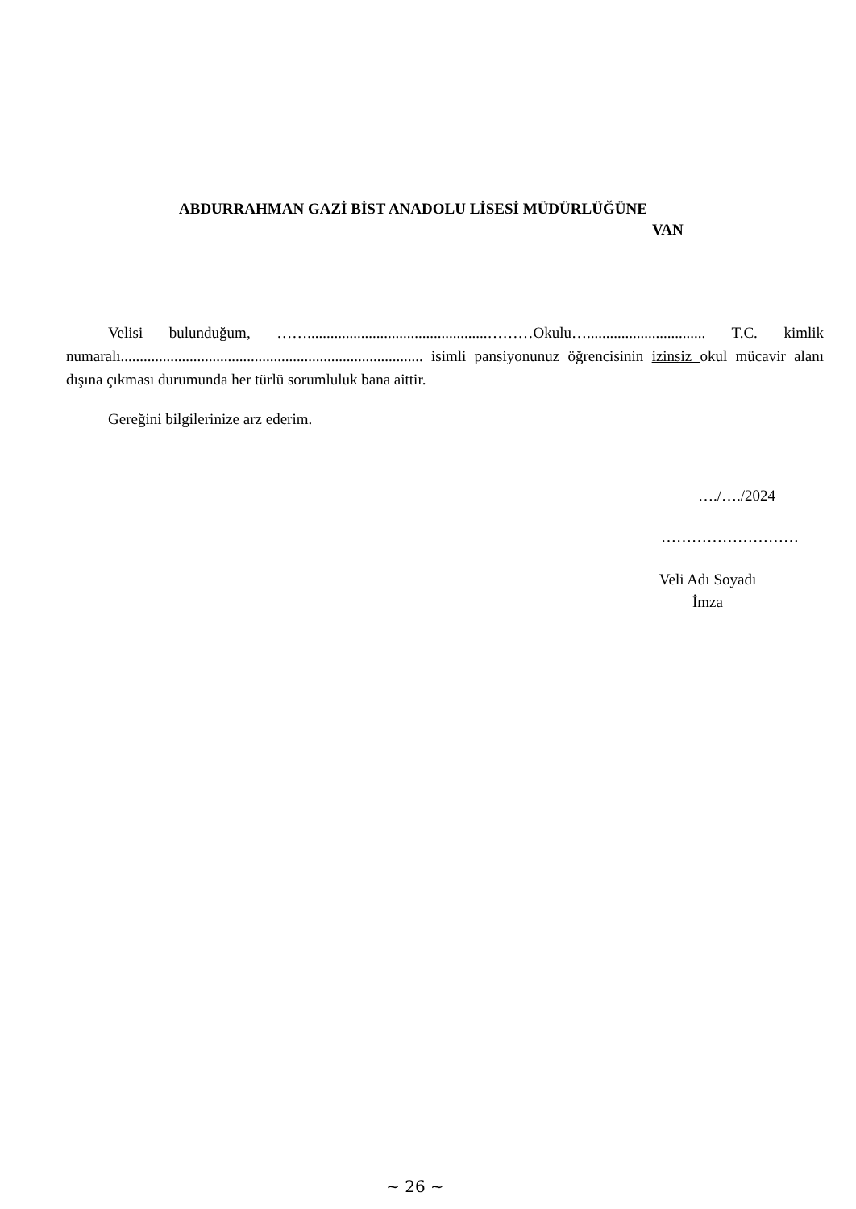ABDURRAHMAN GAZİ BİST ANADOLU LİSESİ MÜDÜRLÜĞÜNE
VAN
Velisi bulunduğum, ……...............................................………Okulu…............................... T.C. kimlik numaralı............................................................................... isimli pansiyonunuz öğrencisinin izinsiz okul mücavir alanı dışına çıkması durumunda her türlü sorumluluk bana aittir.
Gereğini bilgilerinize arz ederim.
…./…./2024
………………………
Veli Adı Soyadı
İmza
~ 26 ~